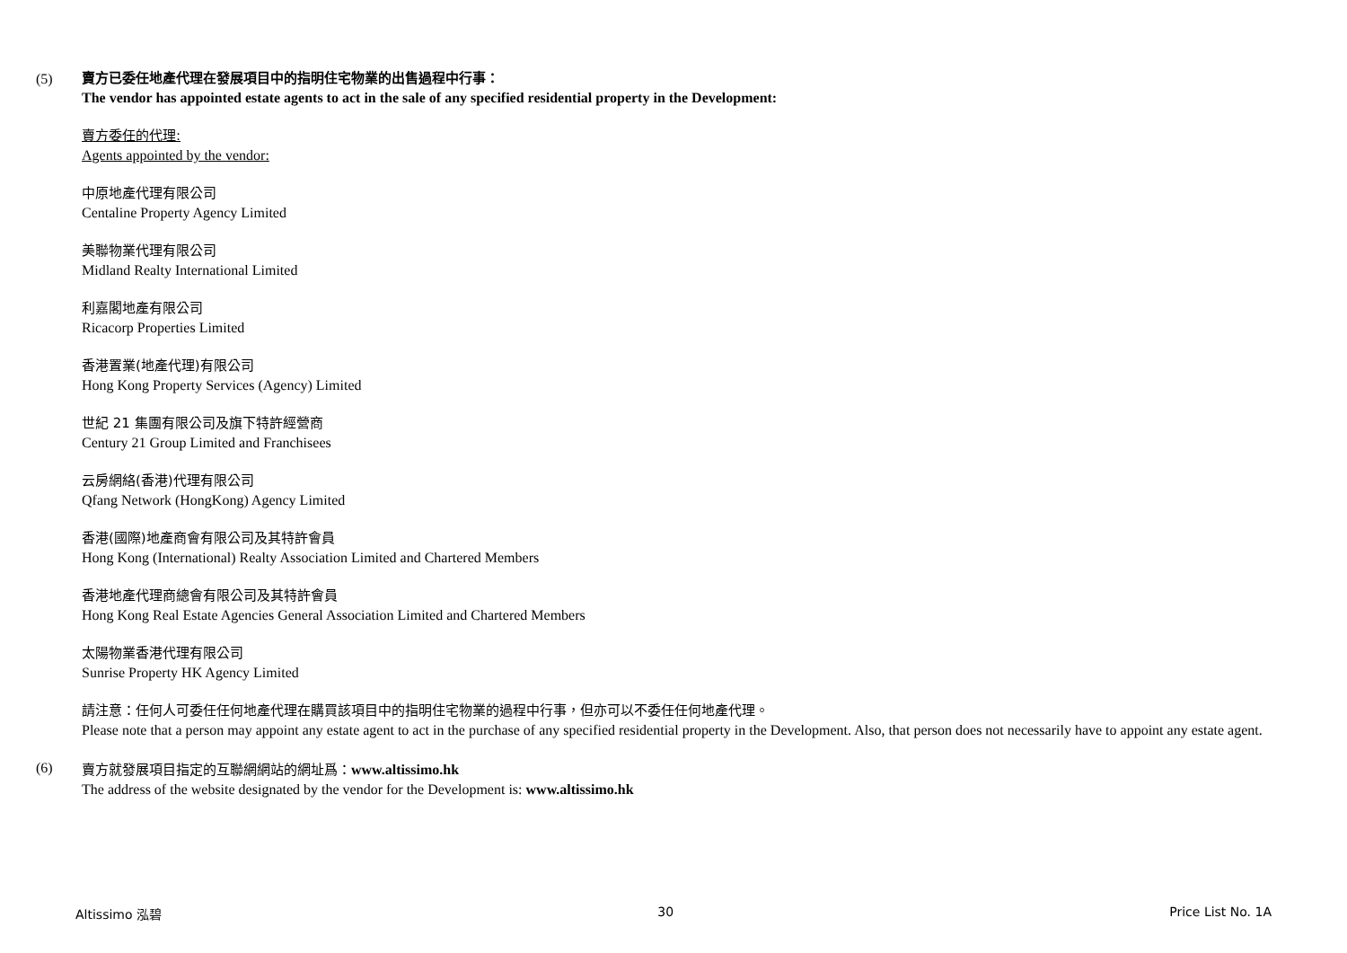(5)
賣方已委任地產代理在發展項目中的指明住宅物業的出售過程中行事：
The vendor has appointed estate agents to act in the sale of any specified residential property in the Development:
賣方委任的代理:
Agents appointed by the vendor:
中原地產代理有限公司
Centaline Property Agency Limited
美聯物業代理有限公司
Midland Realty International Limited
利嘉閣地產有限公司
Ricacorp Properties Limited
香港置業(地產代理)有限公司
Hong Kong Property Services (Agency) Limited
世紀 21 集團有限公司及旗下特許經營商
Century 21 Group Limited and Franchisees
云房網絡(香港)代理有限公司
Qfang Network (HongKong) Agency Limited
香港(國際)地產商會有限公司及其特許會員
Hong Kong (International) Realty Association Limited and Chartered Members
香港地產代理商總會有限公司及其特許會員
Hong Kong Real Estate Agencies General Association Limited and Chartered Members
太陽物業香港代理有限公司
Sunrise Property HK Agency Limited
請注意：任何人可委任任何地產代理在購買該項目中的指明住宅物業的過程中行事，但亦可以不委任任何地產代理。
Please note that a person may appoint any estate agent to act in the purchase of any specified residential property in the Development. Also, that person does not necessarily have to appoint any estate agent.
(6)
賣方就發展項目指定的互聯網網站的網址爲：www.altissimo.hk
The address of the website designated by the vendor for the Development is: www.altissimo.hk
Altissimo 泓碧 30 Price List No. 1A